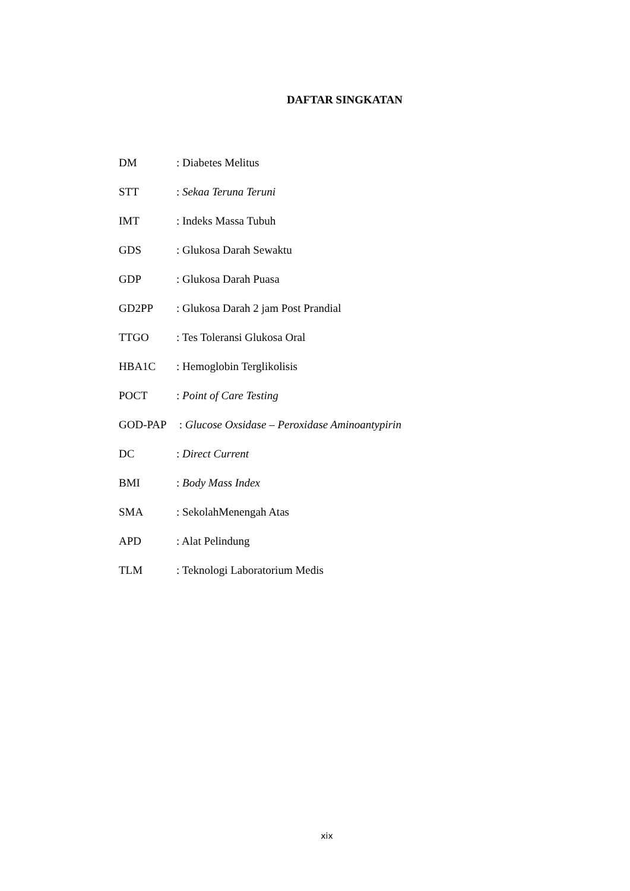DAFTAR SINGKATAN
| DM | : Diabetes Melitus |
| STT | : Sekaa Teruna Teruni |
| IMT | : Indeks Massa Tubuh |
| GDS | : Glukosa Darah Sewaktu |
| GDP | : Glukosa Darah Puasa |
| GD2PP | : Glukosa Darah 2 jam Post Prandial |
| TTGO | : Tes Toleransi Glukosa Oral |
| HBA1C | : Hemoglobin Terglikolisis |
| POCT | : Point of Care Testing |
| GOD-PAP | : Glucose Oxsidase – Peroxidase Aminoantypirin |
| DC | : Direct Current |
| BMI | : Body Mass Index |
| SMA | : SekolahMenengah Atas |
| APD | : Alat Pelindung |
| TLM | : Teknologi Laboratorium Medis |
xix